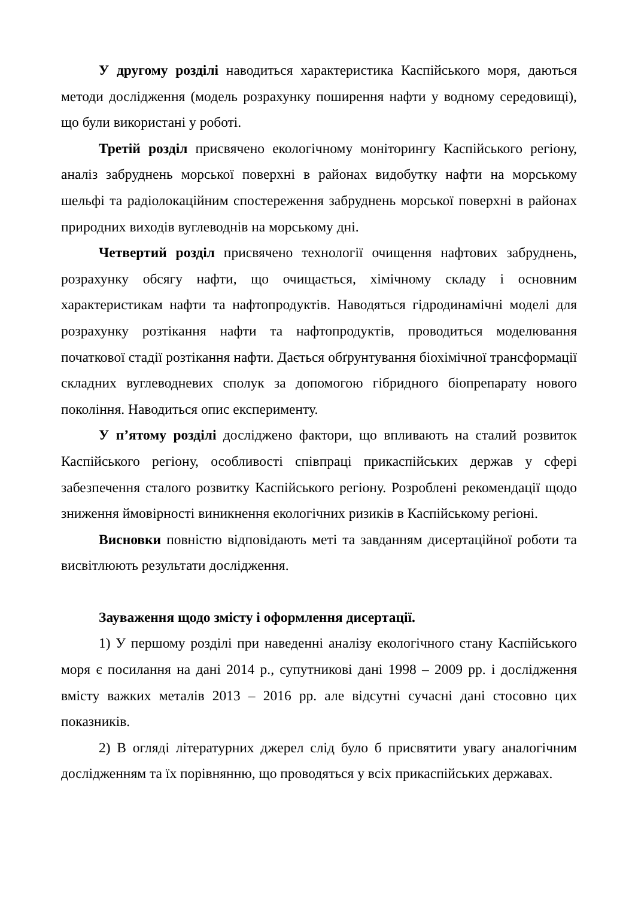У другому розділі наводиться характеристика Каспійського моря, даються методи дослідження (модель розрахунку поширення нафти у водному середовищі), що були використані у роботі.
Третій розділ присвячено екологічному моніторингу Каспійського регіону, аналіз забруднень морської поверхні в районах видобутку нафти на морському шельфі та радіолокаційним спостереження забруднень морської поверхні в районах природних виходів вуглеводнів на морському дні.
Четвертий розділ присвячено технології очищення нафтових забруднень, розрахунку обсягу нафти, що очищається, хімічному складу і основним характеристикам нафти та нафтопродуктів. Наводяться гідродинамічні моделі для розрахунку розтікання нафти та нафтопродуктів, проводиться моделювання початкової стадії розтікання нафти. Дається обґрунтування біохімічної трансформації складних вуглеводневих сполук за допомогою гібридного біопрепарату нового покоління. Наводиться опис експерименту.
У п’ятому розділі досліджено фактори, що впливають на сталий розвиток Каспійського регіону, особливості співпраці прикаспійських держав у сфері забезпечення сталого розвитку Каспійського регіону. Розроблені рекомендації щодо зниження ймовірності виникнення екологічних ризиків в Каспійському регіоні.
Висновки повністю відповідають меті та завданням дисертаційної роботи та висвітлюють результати дослідження.
Зауваження щодо змісту і оформлення дисертації.
1) У першому розділі при наведенні аналізу екологічного стану Каспійського моря є посилання на дані 2014 р., супутникові дані 1998 – 2009 рр. і дослідження вмісту важких металів 2013 – 2016 рр. але відсутні сучасні дані стосовно цих показників.
2) В огляді літературних джерел слід було б присвятити увагу аналогічним дослідженням та їх порівнянню, що проводяться у всіх прикаспійських державах.